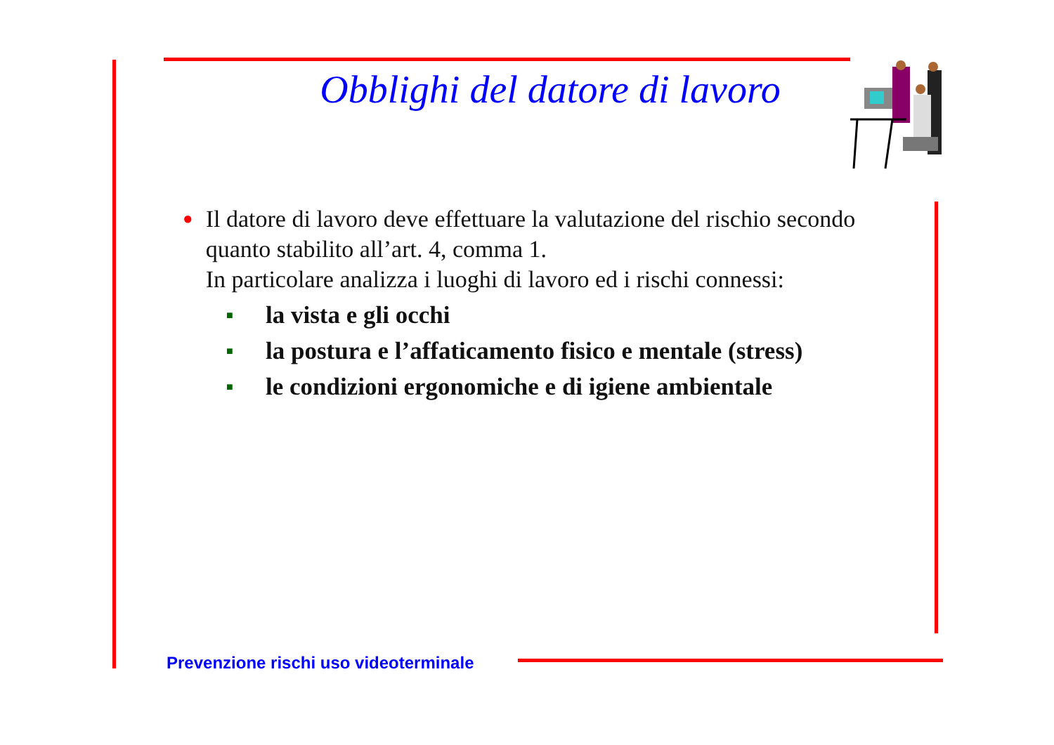Obblighi del datore di lavoro
●
Il datore di lavoro deve effettuare la valutazione del rischio secondo quanto stabilito all’art. 4, comma 1.
In particolare analizza i luoghi di lavoro ed i rischi connessi:
■ la vista e gli occhi
■ la postura e l’affaticamento fisico e mentale (stress)
■ le condizioni ergonomiche e di igiene ambientale
Prevenzione rischi uso videoterminale